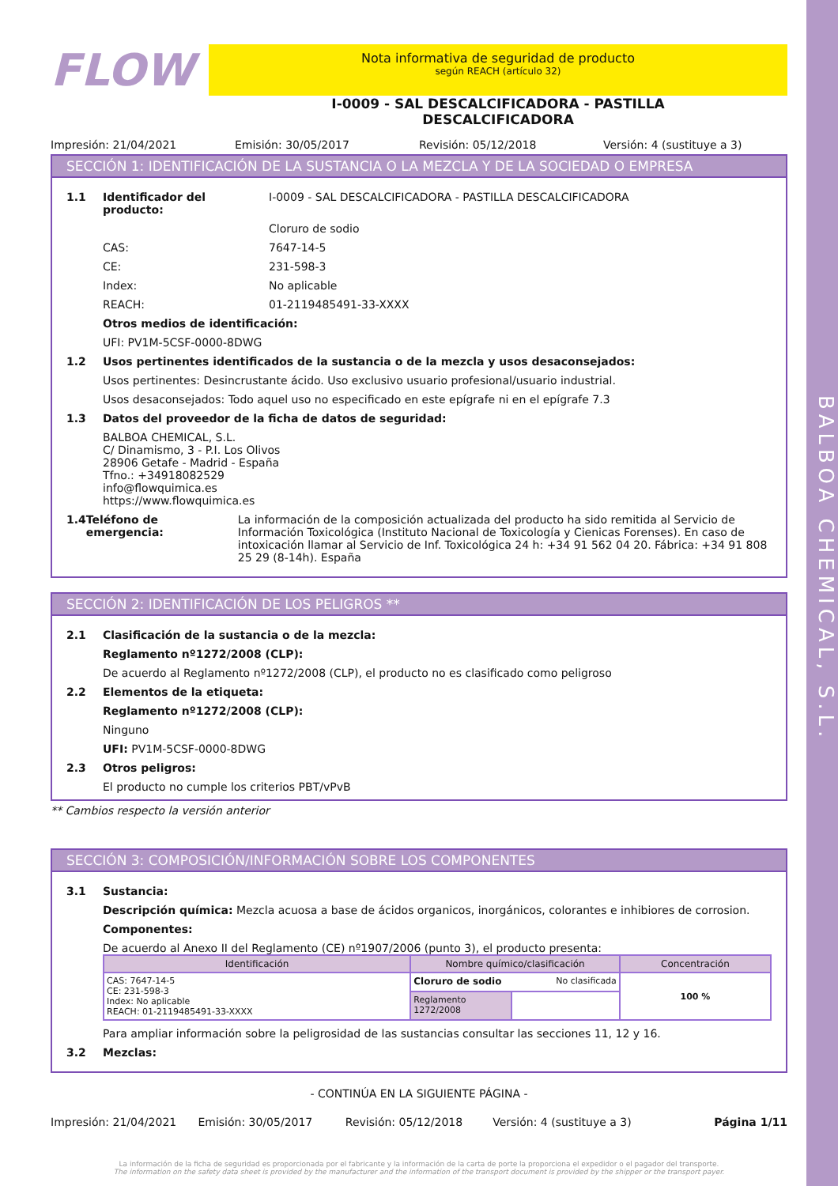BALBOA CHEMICAL, S.L.
FLOW
Nota informativa de seguridad de producto
según REACH (artículo 32)
I-0009 - SAL DESCALCIFICADORA - PASTILLA
DESCALCIFICADORA
Impresión: 21/04/2021 Emisión: 30/05/2017 Revisión: 05/12/2018 Versión: 4 (sustituye a 3)
SECCIÓN 1: IDENTIFICACIÓN DE LA SUSTANCIA O LA MEZCLA Y DE LA SOCIEDAD O EMPRESA
1.1 Identificador del producto: I-0009 - SAL DESCALCIFICADORA - PASTILLA DESCALCIFICADORA
Cloruro de sodio
CAS: 7647-14-5
CE: 231-598-3
Index: No aplicable
REACH: 01-2119485491-33-XXXX
Otros medios de identificación:
UFI: PV1M-5CSF-0000-8DWG
1.2 Usos pertinentes identificados de la sustancia o de la mezcla y usos desaconsejados:
Usos pertinentes: Desincrustante ácido. Uso exclusivo usuario profesional/usuario industrial.
Usos desaconsejados: Todo aquel uso no especificado en este epígrafe ni en el epígrafe 7.3
1.3 Datos del proveedor de la ficha de datos de seguridad:
BALBOA CHEMICAL, S.L.
C/ Dinamismo, 3 - P.I. Los Olivos
28906 Getafe - Madrid - España
Tfno.: +34918082529
info@flowquimica.es
https://www.flowquimica.es
1.4 Teléfono de emergencia: La información de la composición actualizada del producto ha sido remitida al Servicio de Información Toxicológica (Instituto Nacional de Toxicología y Cienicas Forenses). En caso de intoxicación llamar al Servicio de Inf. Toxicológica 24 h: +34 91 562 04 20. Fábrica: +34 91 808 25 29 (8-14h). España
SECCIÓN 2: IDENTIFICACIÓN DE LOS PELIGROS **
2.1 Clasificación de la sustancia o de la mezcla:
Reglamento nº1272/2008 (CLP):
De acuerdo al Reglamento nº1272/2008 (CLP), el producto no es clasificado como peligroso
2.2 Elementos de la etiqueta:
Reglamento nº1272/2008 (CLP):
Ninguno
UFI: PV1M-5CSF-0000-8DWG
2.3 Otros peligros:
El producto no cumple los criterios PBT/vPvB
** Cambios respecto la versión anterior
SECCIÓN 3: COMPOSICIÓN/INFORMACIÓN SOBRE LOS COMPONENTES
3.1 Sustancia:
Descripción química: Mezcla acuosa a base de ácidos organicos, inorgánicos, colorantes e inhibiores de corrosion.
Componentes:
De acuerdo al Anexo II del Reglamento (CE) nº1907/2006 (punto 3), el producto presenta:
| Identificación | Nombre químico/clasificación | | Concentración |
| --- | --- | --- | --- |
| CAS: 7647-14-5 CE: 231-598-3 Index: No aplicable REACH: 01-2119485491-33-XXXX | Cloruro de sodio No clasificada | | 100 % |
| | Reglamento 1272/2008 | | |
Para ampliar información sobre la peligrosidad de las sustancias consultar las secciones 11, 12 y 16.
3.2 Mezclas:
- CONTINÚA EN LA SIGUIENTE PÁGINA -
Impresión: 21/04/2021 Emisión: 30/05/2017 Revisión: 05/12/2018 Versión: 4 (sustituye a 3) Página 1/11
La información de la ficha de seguridad es proporcionada por el fabricante y la información de la carta de porte la proporciona el expedidor o el pagador del transporte.
The information on the safety data sheet is provided by the manufacturer and the information of the transport document is provided by the shipper or the transport payer.